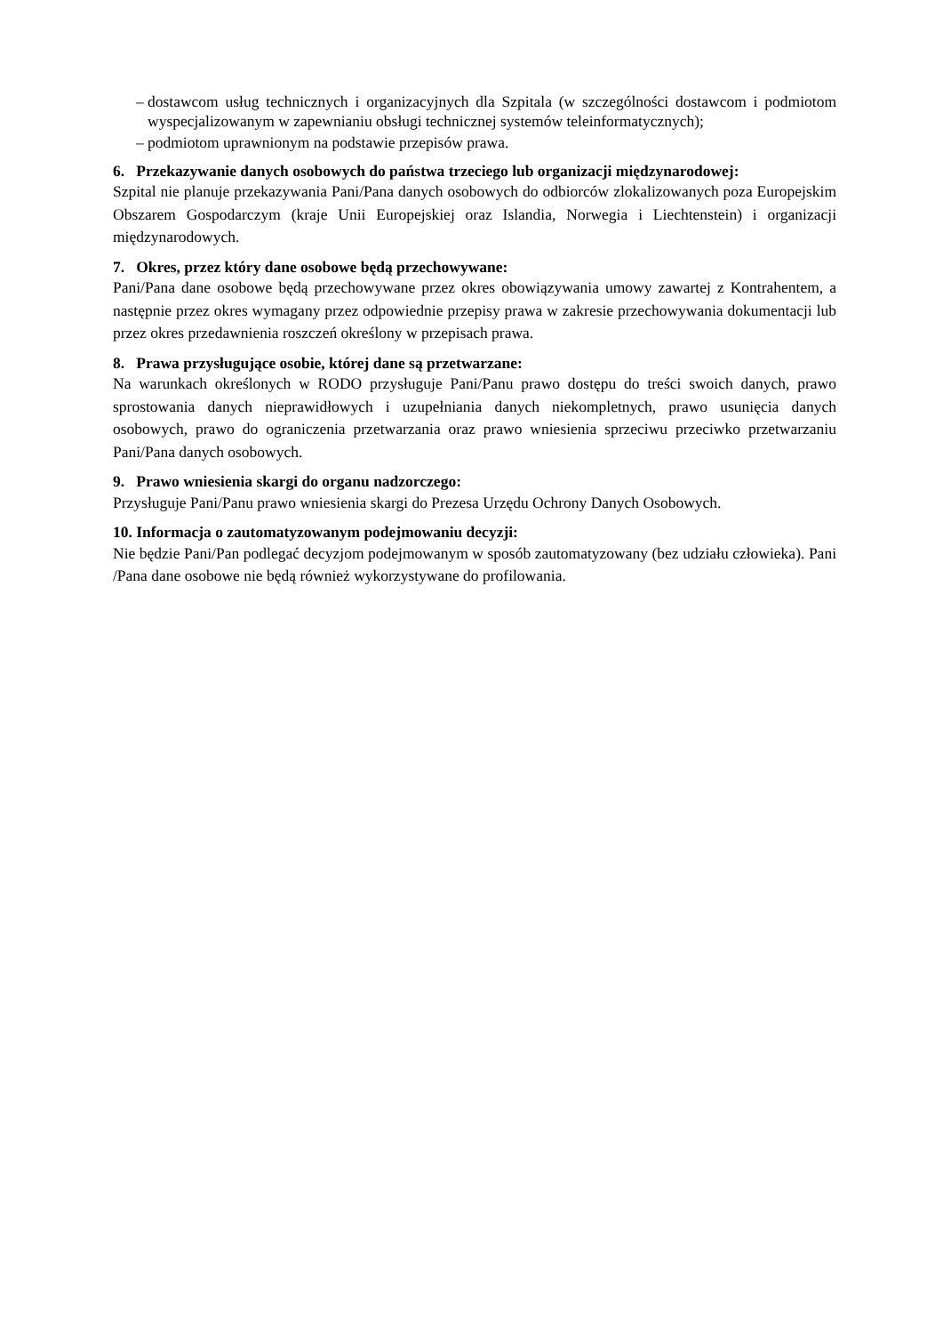– dostawcom usług technicznych i organizacyjnych dla Szpitala (w szczególności dostawcom i podmiotom wyspecjalizowanym w zapewnianiu obsługi technicznej systemów teleinformatycznych);
– podmiotom uprawnionym na podstawie przepisów prawa.
6. Przekazywanie danych osobowych do państwa trzeciego lub organizacji międzynarodowej:
Szpital nie planuje przekazywania Pani/Pana danych osobowych do odbiorców zlokalizowanych poza Europejskim Obszarem Gospodarczym (kraje Unii Europejskiej oraz Islandia, Norwegia i Liechtenstein) i organizacji międzynarodowych.
7. Okres, przez który dane osobowe będą przechowywane:
Pani/Pana dane osobowe będą przechowywane przez okres obowiązywania umowy zawartej z Kontrahentem, a następnie przez okres wymagany przez odpowiednie przepisy prawa w zakresie przechowywania dokumentacji lub przez okres przedawnienia roszczeń określony w przepisach prawa.
8. Prawa przysługujące osobie, której dane są przetwarzane:
Na warunkach określonych w RODO przysługuje Pani/Panu prawo dostępu do treści swoich danych, prawo sprostowania danych nieprawidłowych i uzupełniania danych niekompletnych, prawo usunięcia danych osobowych, prawo do ograniczenia przetwarzania oraz prawo wniesienia sprzeciwu przeciwko przetwarzaniu Pani/Pana danych osobowych.
9. Prawo wniesienia skargi do organu nadzorczego:
Przysługuje Pani/Panu prawo wniesienia skargi do Prezesa Urzędu Ochrony Danych Osobowych.
10. Informacja o zautomatyzowanym podejmowaniu decyzji:
Nie będzie Pani/Pan podlegać decyzjom podejmowanym w sposób zautomatyzowany (bez udziału człowieka). Pani /Pana dane osobowe nie będą również wykorzystywane do profilowania.